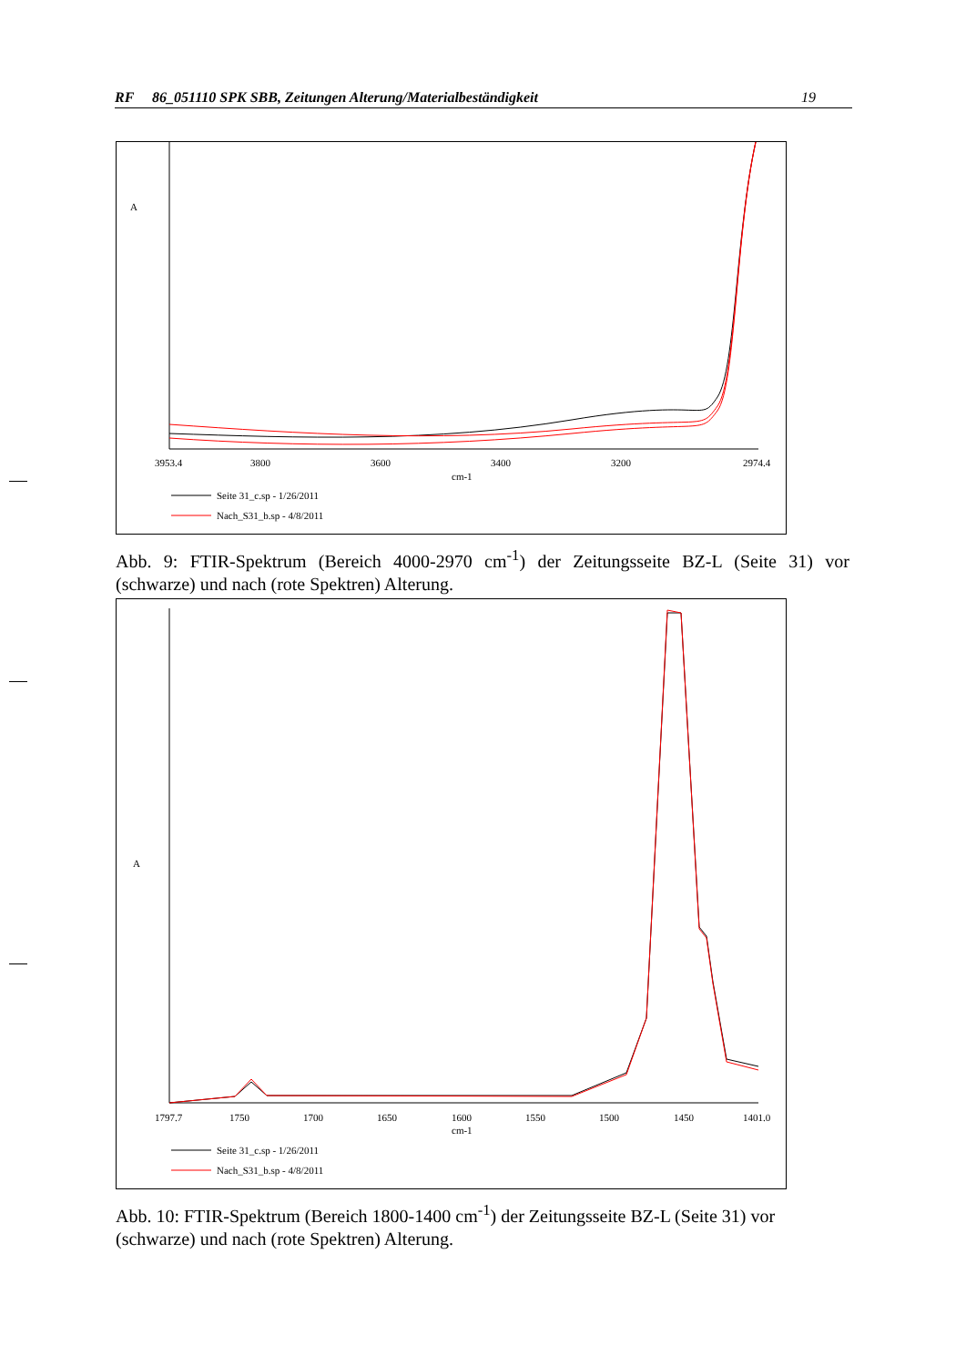RF 86_051110 SPK SBB, Zeitungen Alterung/Materialbeständigkeit 19
A
3953.4
3800
3600
3400
3200
2974.4
cm-1
Seite 31_c.sp - 1/26/2011
Nach_S31_b.sp - 4/8/2011
Abb. 9: FTIR-Spektrum (Bereich 4000-2970 cm<sup>-1</sup>) der Zeitungsseite BZ-L (Seite 31) vor (schwarze) und nach (rote Spektren) Alterung.
A
1797.7
1750
1700
1650
1600
1550
1500
1450
1401.0
cm-1
Seite 31_c.sp - 1/26/2011
Nach_S31_b.sp - 4/8/2011
Abb. 10: FTIR-Spektrum (Bereich 1800-1400 cm<sup>-1</sup>) der Zeitungsseite BZ-L (Seite 31) vor (schwarze) und nach (rote Spektren) Alterung.